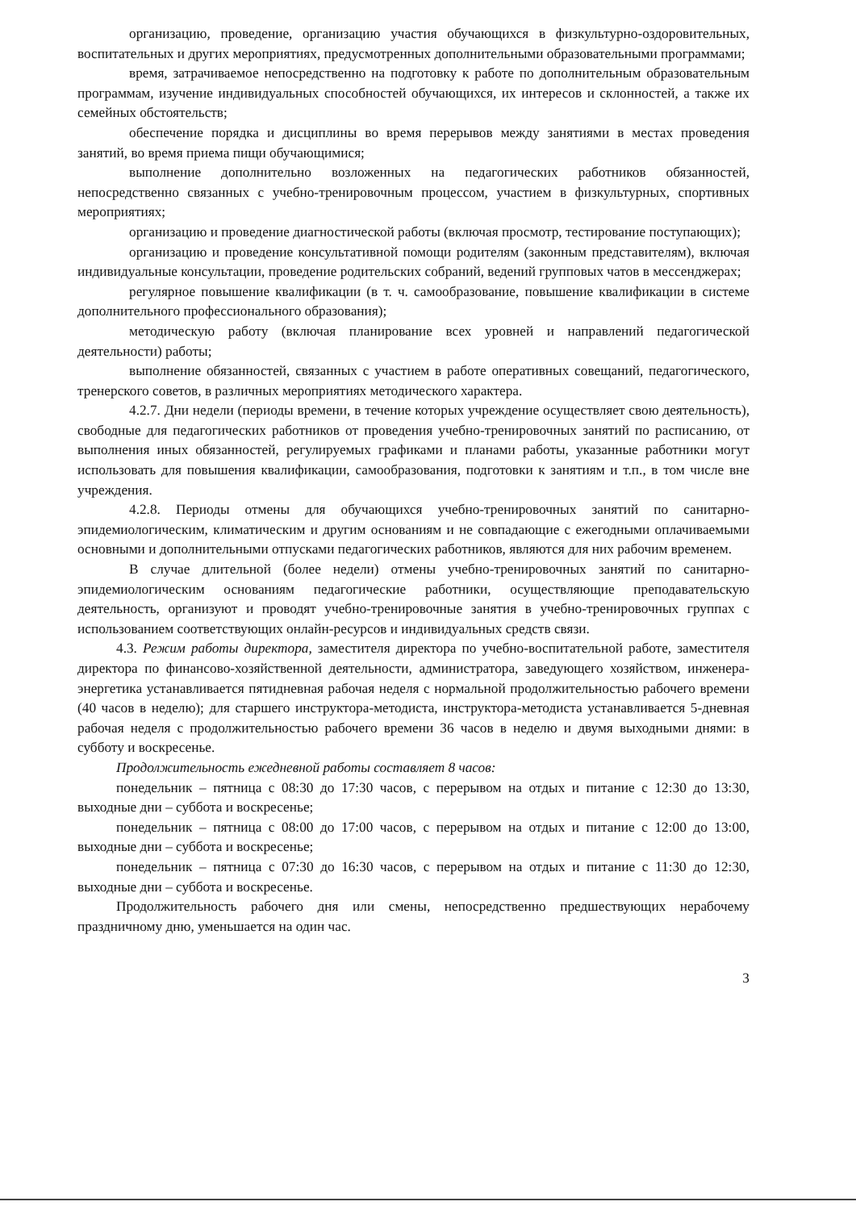организацию, проведение, организацию участия обучающихся в физкультурно-оздоровительных, воспитательных и других мероприятиях, предусмотренных дополнительными образовательными программами;
время, затрачиваемое непосредственно на подготовку к работе по дополнительным образовательным программам, изучение индивидуальных способностей обучающихся, их интересов и склонностей, а также их семейных обстоятельств;
обеспечение порядка и дисциплины во время перерывов между занятиями в местах проведения занятий, во время приема пищи обучающимися;
выполнение дополнительно возложенных на педагогических работников обязанностей, непосредственно связанных с учебно-тренировочным процессом, участием в физкультурных, спортивных мероприятиях;
организацию и проведение диагностической работы (включая просмотр, тестирование поступающих);
организацию и проведение консультативной помощи родителям (законным представителям), включая индивидуальные консультации, проведение родительских собраний, ведений групповых чатов в мессенджерах;
регулярное повышение квалификации (в т. ч. самообразование, повышение квалификации в системе дополнительного профессионального образования);
методическую работу (включая планирование всех уровней и направлений педагогической деятельности) работы;
выполнение обязанностей, связанных с участием в работе оперативных совещаний, педагогического, тренерского советов, в различных мероприятиях методического характера.
4.2.7. Дни недели (периоды времени, в течение которых учреждение осуществляет свою деятельность), свободные для педагогических работников от проведения учебно-тренировочных занятий по расписанию, от выполнения иных обязанностей, регулируемых графиками и планами работы, указанные работники могут использовать для повышения квалификации, самообразования, подготовки к занятиям и т.п., в том числе вне учреждения.
4.2.8. Периоды отмены для обучающихся учебно-тренировочных занятий по санитарно-эпидемиологическим, климатическим и другим основаниям и не совпадающие с ежегодными оплачиваемыми основными и дополнительными отпусками педагогических работников, являются для них рабочим временем.
В случае длительной (более недели) отмены учебно-тренировочных занятий по санитарно-эпидемиологическим основаниям педагогические работники, осуществляющие преподавательскую деятельность, организуют и проводят учебно-тренировочные занятия в учебно-тренировочных группах с использованием соответствующих онлайн-ресурсов и индивидуальных средств связи.
4.3. Режим работы директора, заместителя директора по учебно-воспитательной работе, заместителя директора по финансово-хозяйственной деятельности, администратора, заведующего хозяйством, инженера-энергетика устанавливается пятидневная рабочая неделя с нормальной продолжительностью рабочего времени (40 часов в неделю); для старшего инструктора-методиста, инструктора-методиста устанавливается 5-дневная рабочая неделя с продолжительностью рабочего времени 36 часов в неделю и двумя выходными днями: в субботу и воскресенье.
Продолжительность ежедневной работы составляет 8 часов:
понедельник – пятница с 08:30 до 17:30 часов, с перерывом на отдых и питание с 12:30 до 13:30, выходные дни – суббота и воскресенье;
понедельник – пятница с 08:00 до 17:00 часов, с перерывом на отдых и питание с 12:00 до 13:00, выходные дни – суббота и воскресенье;
понедельник – пятница с 07:30 до 16:30 часов, с перерывом на отдых и питание с 11:30 до 12:30, выходные дни – суббота и воскресенье.
Продолжительность рабочего дня или смены, непосредственно предшествующих нерабочему праздничному дню, уменьшается на один час.
3